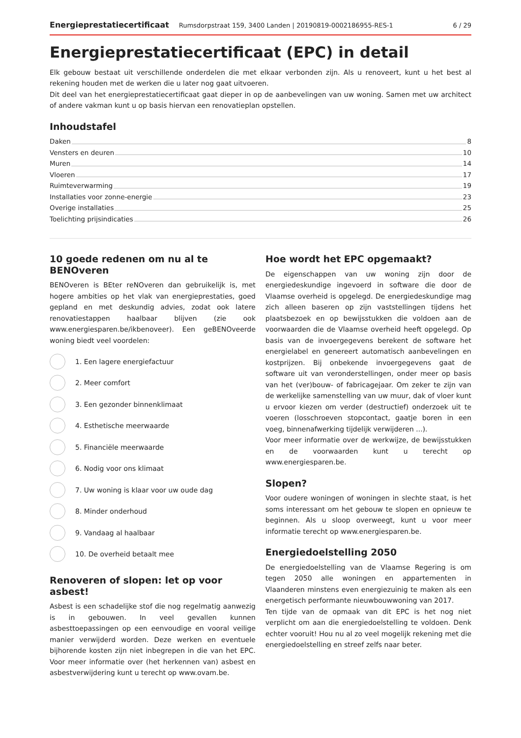Energieprestatiecertificaat Rumsdorpstraat 159, 3400 Landen | 20190819-0002186955-RES-1 6 / 29
Energieprestatiecertificaat (EPC) in detail
Elk gebouw bestaat uit verschillende onderdelen die met elkaar verbonden zijn. Als u renoveert, kunt u het best al rekening houden met de werken die u later nog gaat uitvoeren.
Dit deel van het energieprestatiecertificaat gaat dieper in op de aanbevelingen van uw woning. Samen met uw architect of andere vakman kunt u op basis hiervan een renovatieplan opstellen.
Inhoudstafel
Daken 8
Vensters en deuren 10
Muren 14
Vloeren 17
Ruimteverwarming 19
Installaties voor zonne-energie 23
Overige installaties 25
Toelichting prijsindicaties 26
10 goede redenen om nu al te BENOveren
BENOveren is BEter reNOveren dan gebruikelijk is, met hogere ambities op het vlak van energieprestaties, goed gepland en met deskundig advies, zodat ook latere renovatiestappen haalbaar blijven (zie ook www.energiesparen.be/ikbenoveer). Een geBENOveerde woning biedt veel voordelen:
1. Een lagere energiefactuur
2. Meer comfort
3. Een gezonder binnenklimaat
4. Esthetische meerwaarde
5. Financiële meerwaarde
6. Nodig voor ons klimaat
7. Uw woning is klaar voor uw oude dag
8. Minder onderhoud
9. Vandaag al haalbaar
10. De overheid betaalt mee
Renoveren of slopen: let op voor asbest!
Asbest is een schadelijke stof die nog regelmatig aanwezig is in gebouwen. In veel gevallen kunnen asbesttoepassingen op een eenvoudige en vooral veilige manier verwijderd worden. Deze werken en eventuele bijhorende kosten zijn niet inbegrepen in die van het EPC. Voor meer informatie over (het herkennen van) asbest en asbestverwijdering kunt u terecht op www.ovam.be.
Hoe wordt het EPC opgemaakt?
De eigenschappen van uw woning zijn door de energiedeskundige ingevoerd in software die door de Vlaamse overheid is opgelegd. De energiedeskundige mag zich alleen baseren op zijn vaststellingen tijdens het plaatsbezoek en op bewijsstukken die voldoen aan de voorwaarden die de Vlaamse overheid heeft opgelegd. Op basis van de invoergegevens berekent de software het energielabel en genereert automatisch aanbevelingen en kostprijzen. Bij onbekende invoergegevens gaat de software uit van veronderstellingen, onder meer op basis van het (ver)bouw- of fabricagejaar. Om zeker te zijn van de werkelijke samenstelling van uw muur, dak of vloer kunt u ervoor kiezen om verder (destructief) onderzoek uit te voeren (losschroeven stopcontact, gaatje boren in een voeg, binnenafwerking tijdelijk verwijderen ...).
Voor meer informatie over de werkwijze, de bewijsstukken en de voorwaarden kunt u terecht op www.energiesparen.be.
Slopen?
Voor oudere woningen of woningen in slechte staat, is het soms interessant om het gebouw te slopen en opnieuw te beginnen. Als u sloop overweegt, kunt u voor meer informatie terecht op www.energiesparen.be.
Energiedoelstelling 2050
De energiedoelstelling van de Vlaamse Regering is om tegen 2050 alle woningen en appartementen in Vlaanderen minstens even energiezuinig te maken als een energetisch performante nieuwbouwwoning van 2017.
Ten tijde van de opmaak van dit EPC is het nog niet verplicht om aan die energiedoelstelling te voldoen. Denk echter vooruit! Hou nu al zo veel mogelijk rekening met die energiedoelstelling en streef zelfs naar beter.